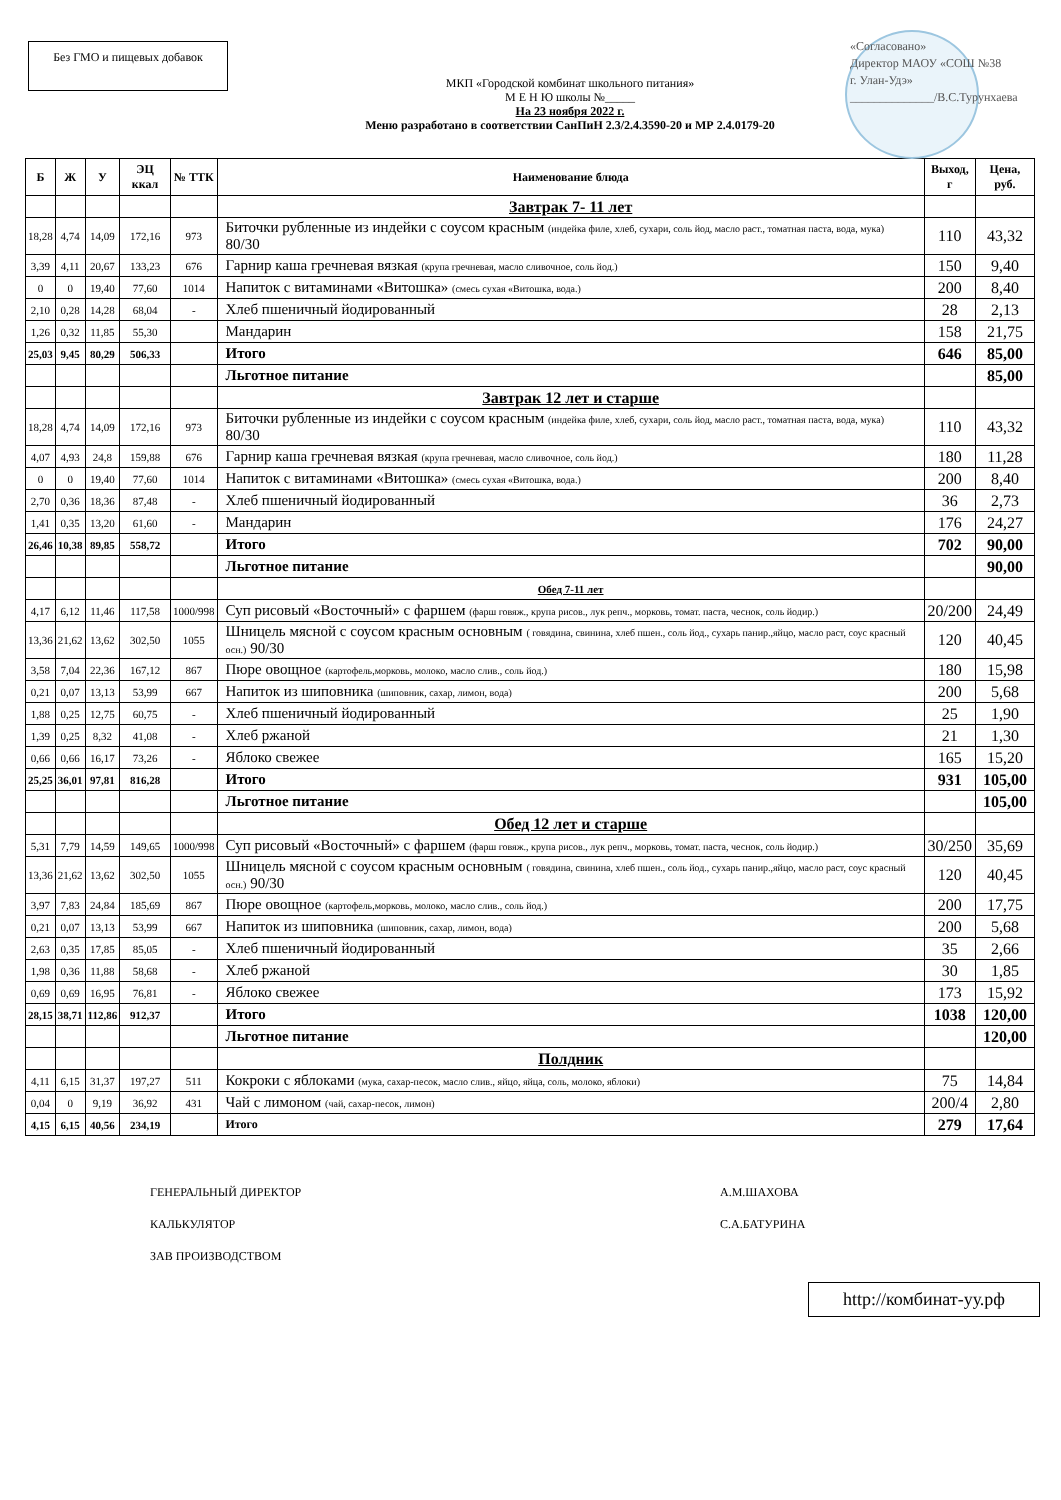Без ГМО и пищевых добавок
«Согласовано»
Директор МАОУ «СОШ №38
г. Улан-Удэ»
______________/В.С.Турунхаева
МКП «Городской комбинат школьного питания»
М Е Н Ю школы №_____
На 23 ноября 2022 г.
Меню разработано в соответствии СанПиН 2.3/2.4.3590-20 и МР 2.4.0179-20
| Б | Ж | У | ЭЦ ккал | № ТТК | Наименование блюда | Выход, г | Цена, руб. |
| --- | --- | --- | --- | --- | --- | --- | --- |
| | | | | | Завтрак 7- 11 лет | | |
| 18,28 | 4,74 | 14,09 | 172,16 | 973 | Биточки рубленные из индейки с соусом красным (индейка филе, хлеб, сухари, соль йод, масло раст., томатная паста, вода, мука) 80/30 | 110 | 43,32 |
| 3,39 | 4,11 | 20,67 | 133,23 | 676 | Гарнир каша гречневая вязкая (крупа гречневая, масло сливочное, соль йод.) | 150 | 9,40 |
| 0 | 0 | 19,40 | 77,60 | 1014 | Напиток с витаминами «Витошка» (смесь сухая «Витошка, вода.) | 200 | 8,40 |
| 2,10 | 0,28 | 14,28 | 68,04 | - | Хлеб пшеничный йодированный | 28 | 2,13 |
| 1,26 | 0,32 | 11,85 | 55,30 | | Мандарин | 158 | 21,75 |
| 25,03 | 9,45 | 80,29 | 506,33 | | Итого | 646 | 85,00 |
| | | | | | Льготное питание | | 85,00 |
| | | | | | Завтрак 12 лет и старше | | |
| 18,28 | 4,74 | 14,09 | 172,16 | 973 | Биточки рубленные из индейки с соусом красным (индейка филе, хлеб, сухари, соль йод, масло раст., томатная паста, вода, мука) 80/30 | 110 | 43,32 |
| 4,07 | 4,93 | 24,8 | 159,88 | 676 | Гарнир каша гречневая вязкая (крупа гречневая, масло сливочное, соль йод.) | 180 | 11,28 |
| 0 | 0 | 19,40 | 77,60 | 1014 | Напиток с витаминами «Витошка» (смесь сухая «Витошка, вода.) | 200 | 8,40 |
| 2,70 | 0,36 | 18,36 | 87,48 | - | Хлеб пшеничный йодированный | 36 | 2,73 |
| 1,41 | 0,35 | 13,20 | 61,60 | - | Мандарин | 176 | 24,27 |
| 26,46 | 10,38 | 89,85 | 558,72 | | Итого | 702 | 90,00 |
| | | | | | Льготное питание | | 90,00 |
| | | | | | Обед 7-11 лет | | |
| 4,17 | 6,12 | 11,46 | 117,58 | 1000/998 | Суп рисовый «Восточный» с фаршем (фарш говяж., крупа рисов., лук репч., морковь, томат. паста, чеснок, соль йодир.) | 20/200 | 24,49 |
| 13,36 | 21,62 | 13,62 | 302,50 | 1055 | Шницель мясной с соусом красным основным ( говядина, свинина, хлеб пшен., соль йод., сухарь панир.,яйцо, масло раст, соус красный осн.) 90/30 | 120 | 40,45 |
| 3,58 | 7,04 | 22,36 | 167,12 | 867 | Пюре овощное (картофель,морковь, молоко, масло слив., соль йод.) | 180 | 15,98 |
| 0,21 | 0,07 | 13,13 | 53,99 | 667 | Напиток из шиповника (шиповник, сахар, лимон, вода) | 200 | 5,68 |
| 1,88 | 0,25 | 12,75 | 60,75 | - | Хлеб пшеничный йодированный | 25 | 1,90 |
| 1,39 | 0,25 | 8,32 | 41,08 | - | Хлеб ржаной | 21 | 1,30 |
| 0,66 | 0,66 | 16,17 | 73,26 | - | Яблоко свежее | 165 | 15,20 |
| 25,25 | 36,01 | 97,81 | 816,28 | | Итого | 931 | 105,00 |
| | | | | | Льготное питание | | 105,00 |
| | | | | | Обед 12 лет и старше | | |
| 5,31 | 7,79 | 14,59 | 149,65 | 1000/998 | Суп рисовый «Восточный» с фаршем (фарш говяж., крупа рисов., лук репч., морковь, томат. паста, чеснок, соль йодир.) | 30/250 | 35,69 |
| 13,36 | 21,62 | 13,62 | 302,50 | 1055 | Шницель мясной с соусом красным основным ( говядина, свинина, хлеб пшен., соль йод., сухарь панир.,яйцо, масло раст, соус красный осн.) 90/30 | 120 | 40,45 |
| 3,97 | 7,83 | 24,84 | 185,69 | 867 | Пюре овощное (картофель,морковь, молоко, масло слив., соль йод.) | 200 | 17,75 |
| 0,21 | 0,07 | 13,13 | 53,99 | 667 | Напиток из шиповника (шиповник, сахар, лимон, вода) | 200 | 5,68 |
| 2,63 | 0,35 | 17,85 | 85,05 | - | Хлеб пшеничный йодированный | 35 | 2,66 |
| 1,98 | 0,36 | 11,88 | 58,68 | - | Хлеб ржаной | 30 | 1,85 |
| 0,69 | 0,69 | 16,95 | 76,81 | - | Яблоко свежее | 173 | 15,92 |
| 28,15 | 38,71 | 112,86 | 912,37 | | Итого | 1038 | 120,00 |
| | | | | | Льготное питание | | 120,00 |
| | | | | | Полдник | | |
| 4,11 | 6,15 | 31,37 | 197,27 | 511 | Кокроки с яблоками (мука, сахар-песок, масло слив., яйцо, яйца, соль, молоко, яблоки) | 75 | 14,84 |
| 0,04 | 0 | 9,19 | 36,92 | 431 | Чай с лимоном (чай, сахар-песок, лимон) | 200/4 | 2,80 |
| 4,15 | 6,15 | 40,56 | 234,19 | | Итого | 279 | 17,64 |
ГЕНЕРАЛЬНЫЙ ДИРЕКТОР
КАЛЬКУЛЯТОР
ЗАВ ПРОИЗВОДСТВОМ
А.М.ШАХОВА
С.А.БАТУРИНА
http://комбинат-уу.рф